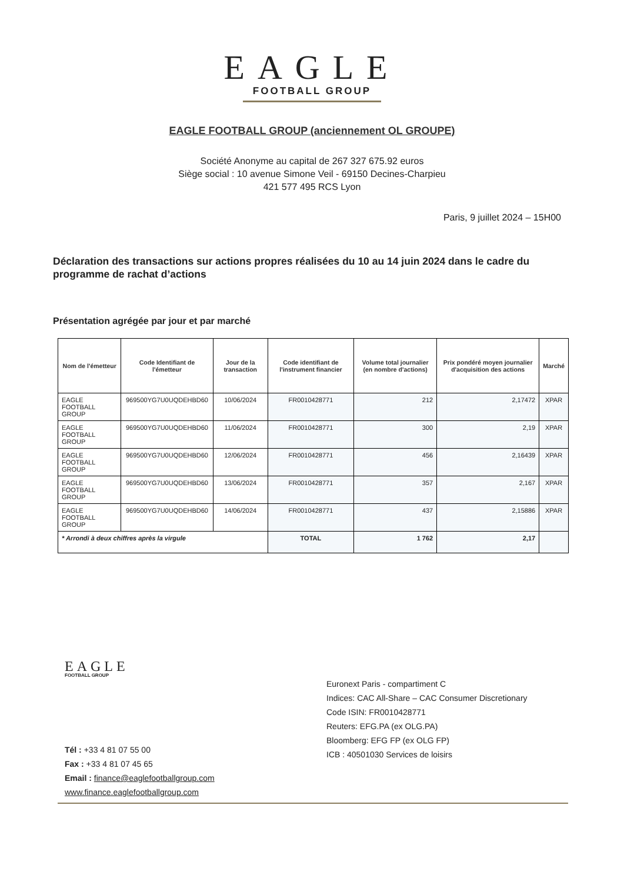EAGLE
FOOTBALL GROUP
EAGLE FOOTBALL GROUP (anciennement OL GROUPE)
Société Anonyme au capital de 267 327 675.92 euros
Siège social : 10 avenue Simone Veil - 69150 Decines-Charpieu
421 577 495 RCS Lyon
Paris, 9 juillet 2024 – 15H00
Déclaration des transactions sur actions propres réalisées du 10 au 14 juin 2024 dans le cadre du programme de rachat d’actions
Présentation agrégée par jour et par marché
| Nom de l'émetteur | Code Identifiant de l'émetteur | Jour de la transaction | Code identifiant de l'instrument financier | Volume total journalier (en nombre d'actions) | Prix pondéré moyen journalier d'acquisition des actions | Marché |
| --- | --- | --- | --- | --- | --- | --- |
| EAGLE FOOTBALL GROUP | 969500YG7U0UQDEHBD60 | 10/06/2024 | FR0010428771 | 212 | 2,17472 | XPAR |
| EAGLE FOOTBALL GROUP | 969500YG7U0UQDEHBD60 | 11/06/2024 | FR0010428771 | 300 | 2,19 | XPAR |
| EAGLE FOOTBALL GROUP | 969500YG7U0UQDEHBD60 | 12/06/2024 | FR0010428771 | 456 | 2,16439 | XPAR |
| EAGLE FOOTBALL GROUP | 969500YG7U0UQDEHBD60 | 13/06/2024 | FR0010428771 | 357 | 2,167 | XPAR |
| EAGLE FOOTBALL GROUP | 969500YG7U0UQDEHBD60 | 14/06/2024 | FR0010428771 | 437 | 2,15886 | XPAR |
| * Arrondi à deux chiffres après la virgule | | | TOTAL | 1 762 | 2,17 | |
EAGLE
FOOTBALL GROUP
Tél : +33 4 81 07 55 00
Fax : +33 4 81 07 45 65
Email : finance@eaglefootballgroup.com
www.finance.eaglefootballgroup.com
Euronext Paris - compartiment C
Indices: CAC All-Share – CAC Consumer Discretionary
Code ISIN: FR0010428771
Reuters: EFG.PA (ex OLG.PA)
Bloomberg: EFG FP (ex OLG FP)
ICB : 40501030 Services de loisirs